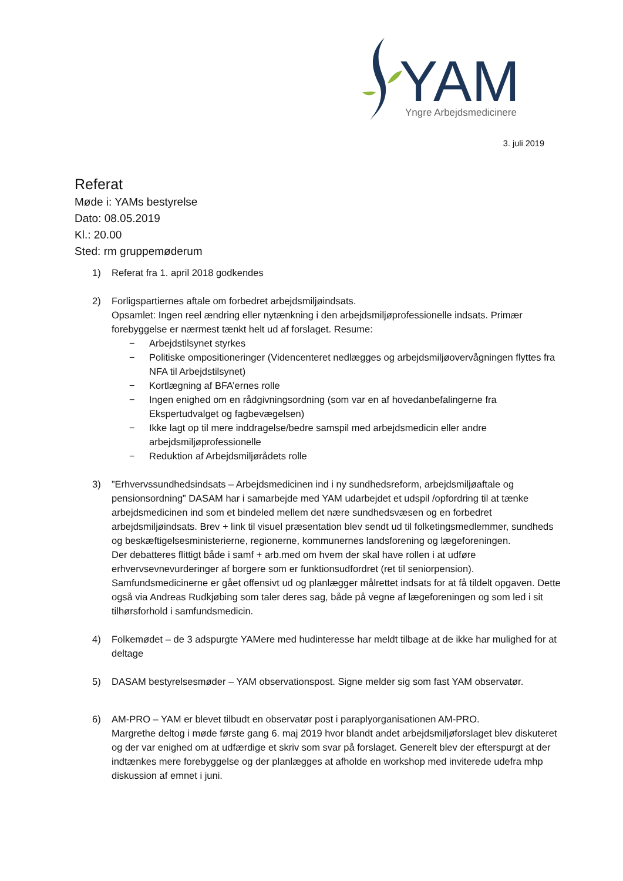YAM
Yngre Arbejdsmedicinere
3. juli 2019
Referat
Møde i: YAMs bestyrelse
Dato: 08.05.2019
Kl.: 20.00
Sted: rm gruppemøderum
1) Referat fra 1. april 2018 godkendes
2) Forligspartiernes aftale om forbedret arbejdsmiljøindsats.
Opsamlet: Ingen reel ændring eller nytænkning i den arbejdsmiljøprofessionelle indsats. Primær forebyggelse er nærmest tænkt helt ud af forslaget. Resume:
− Arbejdstilsynet styrkes
− Politiske ompositioneringer (Videncenteret nedlægges og arbejdsmiljøovervågningen flyttes fra NFA til Arbejdstilsynet)
− Kortlægning af BFA’ernes rolle
− Ingen enighed om en rådgivningsordning (som var en af hovedanbefalingerne fra Ekspertudvalget og fagbevægelsen)
− Ikke lagt op til mere inddragelse/bedre samspil med arbejdsmedicin eller andre arbejdsmiljøprofessionelle
− Reduktion af Arbejdsmiljørådets rolle
3) ”Erhvervssundhedsindsats – Arbejdsmedicinen ind i ny sundhedsreform, arbejdsmiljøaftale og pensionsordning” DASAM har i samarbejde med YAM udarbejdet et udspil /opfordring til at tænke arbejdsmedicinen ind som et bindeled mellem det nære sundhedsvæsen og en forbedret arbejdsmiljøindsats. Brev + link til visuel præsentation blev sendt ud til folketingsmedlemmer, sundheds og beskæftigelsesministerierne, regionerne, kommunernes landsforening og lægeforeningen.
Der debatteres flittigt både i samf + arb.med om hvem der skal have rollen i at udføre erhvervsevnevurderinger af borgere som er funktionsudfordret (ret til seniorpension). Samfundsmedicinerne er gået offensivt ud og planlægger målrettet indsats for at få tildelt opgaven. Dette også via Andreas Rudkjøbing som taler deres sag, både på vegne af lægeforeningen og som led i sit tilhørsforhold i samfundsmedicin.
4) Folkemødet – de 3 adspurgte YAMere med hudinteresse har meldt tilbage at de ikke har mulighed for at deltage
5) DASAM bestyrelsesmøder – YAM observationspost. Signe melder sig som fast YAM observatør.
6) AM-PRO – YAM er blevet tilbudt en observatør post i paraplyorganisationen AM-PRO.
Margrethe deltog i møde første gang 6. maj 2019 hvor blandt andet arbejdsmiljøforslaget blev diskuteret og der var enighed om at udfærdige et skriv som svar på forslaget. Generelt blev der efterspurgt at der indtænkes mere forebyggelse og der planlægges at afholde en workshop med inviterede udefra mhp diskussion af emnet i juni.